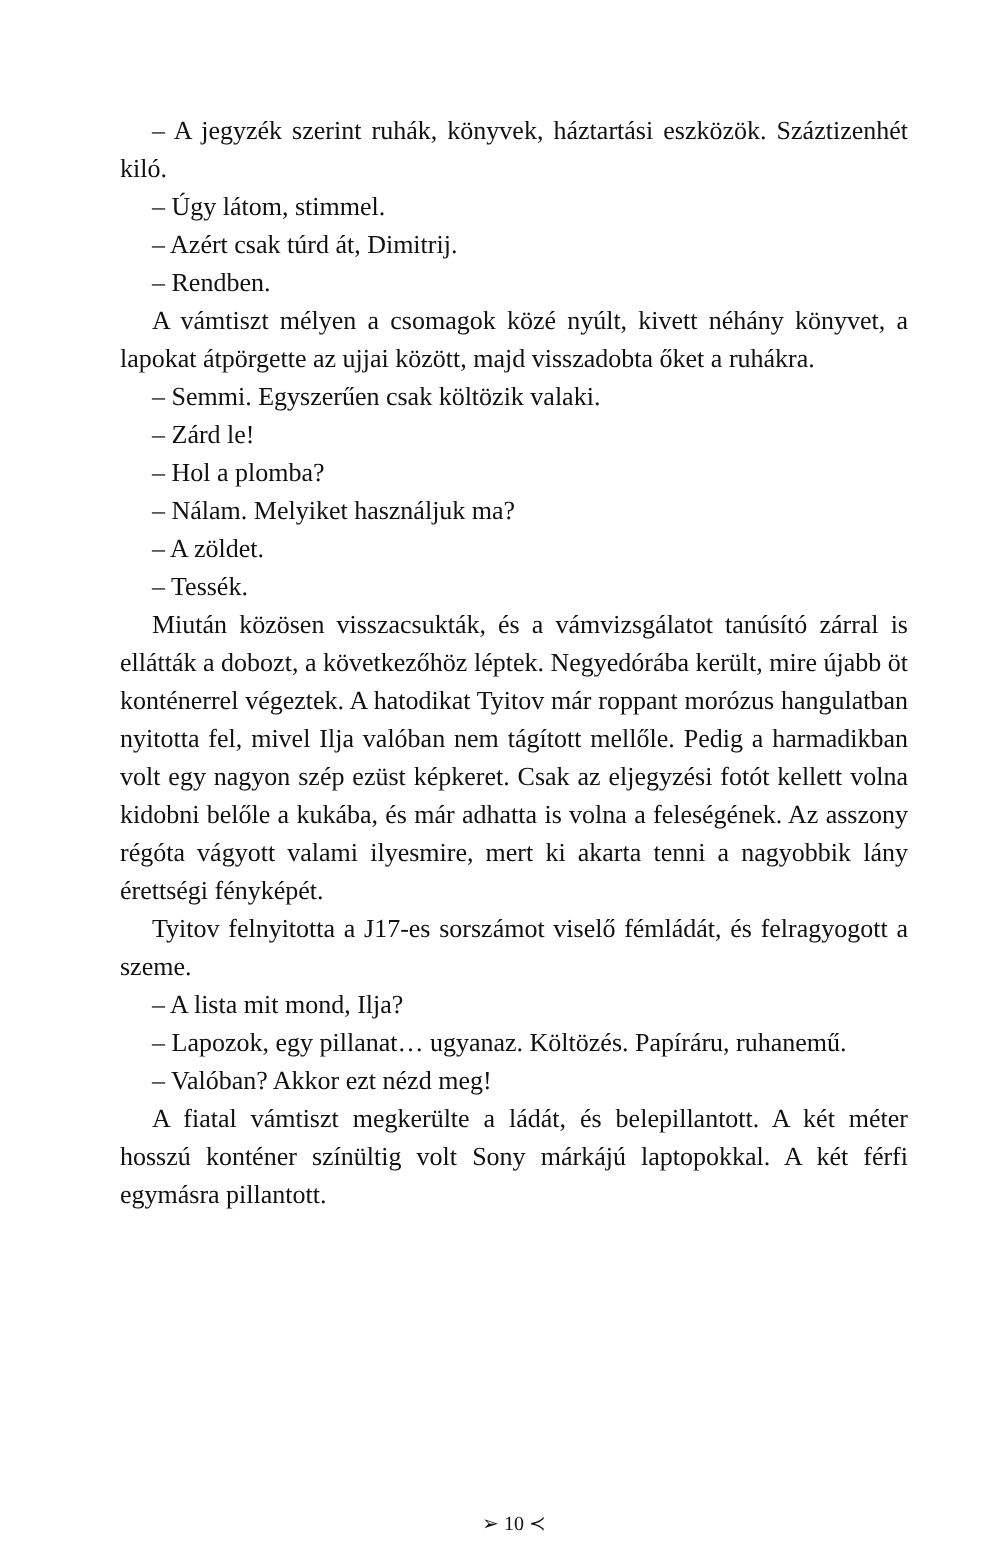– A jegyzék szerint ruhák, könyvek, háztartási eszközök. Száztizenhét kiló.
– Úgy látom, stimmel.
– Azért csak túrd át, Dimitrij.
– Rendben.
A vámtiszt mélyen a csomagok közé nyúlt, kivett néhány könyvet, a lapokat átpörgette az ujjai között, majd visszadobta őket a ruhákra.
– Semmi. Egyszerűen csak költözik valaki.
– Zárd le!
– Hol a plomba?
– Nálam. Melyiket használjuk ma?
– A zöldet.
– Tessék.
Miután közösen visszacsukták, és a vámvizsgálatot tanúsító zárral is ellátták a dobozt, a következőhöz léptek. Negyedórába került, mire újabb öt konténerrel végeztek. A hatodikat Tyitov már roppant morózus hangulatban nyitotta fel, mivel Ilja valóban nem tágított mellőle. Pedig a harmadikban volt egy nagyon szép ezüst képkeret. Csak az eljegyzési fotót kellett volna kidobni belőle a kukába, és már adhatta is volna a feleségének. Az asszony régóta vágyott valami ilyesmire, mert ki akarta tenni a nagyobbik lány érettségi fényképét.
Tyitov felnyitotta a J17-es sorszámot viselő fémládát, és felragyogott a szeme.
– A lista mit mond, Ilja?
– Lapozok, egy pillanat… ugyanaz. Költözés. Papíráru, ruhanemű.
– Valóban? Akkor ezt nézd meg!
A fiatal vámtiszt megkerülte a ládát, és belepillantott. A két méter hosszú konténer színültig volt Sony márkájú laptopokkal. A két férfi egymásra pillantott.
➢ 10 ≺